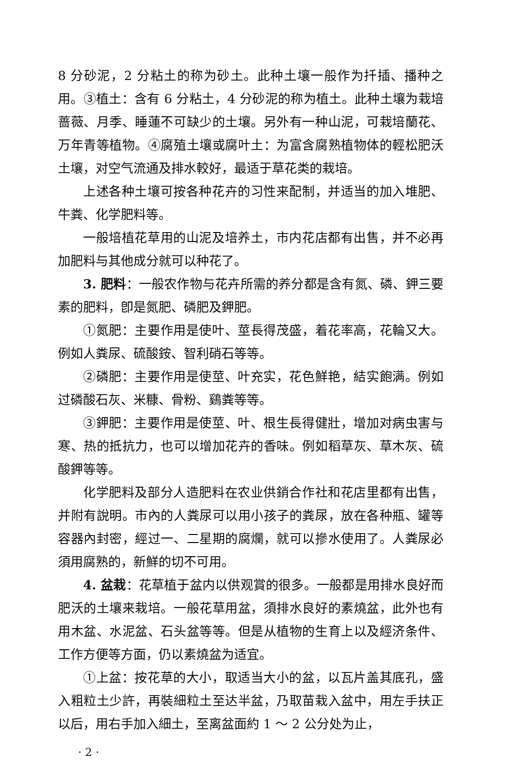8 分砂泥，2 分粘土的称为砂土。此种土壤一般作为扦插、播种之用。③植土：含有 6 分粘土，4 分砂泥的称为植土。此种土壤为栽培蔷薇、月季、睡蓮不可缺少的土壤。另外有一种山泥，可栽培蘭花、万年青等植物。④腐殖土壤或腐叶土：为富含腐熟植物体的輕松肥沃土壤，对空气流通及排水較好，最适于草花类的栽培。
上述各种土壤可按各种花卉的习性来配制，并适当的加入堆肥、牛粪、化学肥料等。
一般培植花草用的山泥及培养土，市内花店都有出售，并不必再加肥料与其他成分就可以种花了。
3. 肥料：一般农作物与花卉所需的养分都是含有氮、磷、鉀三要素的肥料，卽是氮肥、磷肥及鉀肥。
①氮肥：主要作用是使叶、莖長得茂盛，着花率高，花輪又大。例如人粪尿、硫酸銨、智利硝石等等。
②磷肥：主要作用是使莖、叶充实，花色鮮艳，結实飽满。例如过磷酸石灰、米糠、骨粉、鷄粪等等。
③鉀肥：主要作用是使莖、叶、根生長得健壯，增加对病虫害与寒、热的抵抗力，也可以增加花卉的香味。例如稻草灰、草木灰、硫酸鉀等等。
化学肥料及部分人造肥料在农业供銷合作社和花店里都有出售，并附有說明。市內的人粪尿可以用小孩子的粪尿，放在各种瓶、罐等容器內封密，經过一、二星期的腐爛，就可以摻水使用了。人粪尿必須用腐熟的，新鮮的切不可用。
4. 盆栽：花草植于盆内以供观賞的很多。一般都是用排水良好而肥沃的土壤来栽培。一般花草用盆，須排水良好的素燒盆，此外也有用木盆、水泥盆、石头盆等等。但是从植物的生育上以及經济条件、工作方便等方面，仍以素燒盆为适宜。
①上盆：按花草的大小，取适当大小的盆，以瓦片盖其底孔，盛入粗粒土少許，再裝細粒土至达半盆，乃取苗栽入盆中，用左手扶正以后，用右手加入細土，至离盆面約 1 ～ 2 公分处为止，
· 2 ·